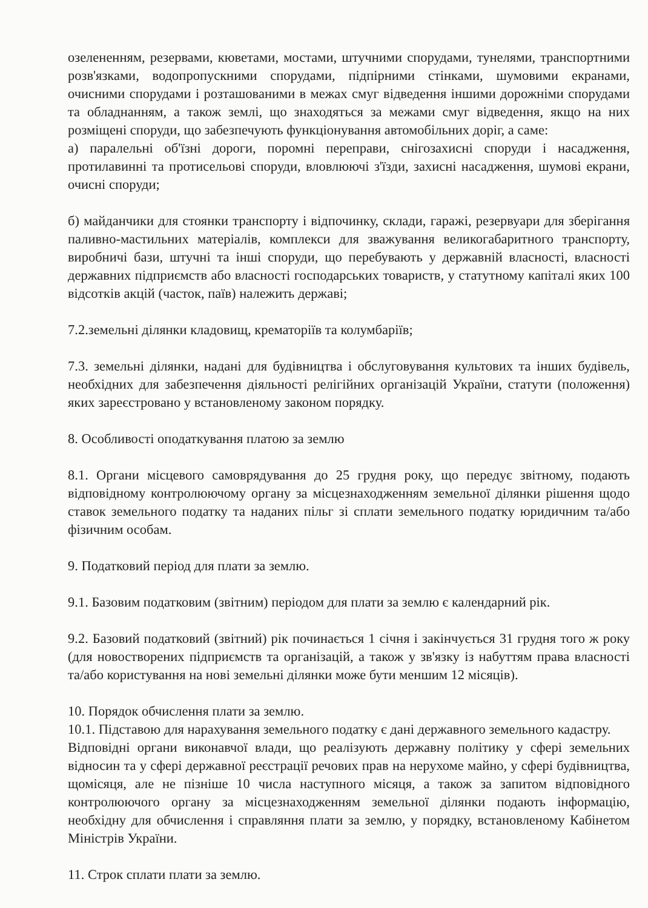озелененням, резервами, кюветами, мостами, штучними спорудами, тунелями, транспортними розв'язками, водопропускними спорудами, підпірними стінками, шумовими екранами, очисними спорудами і розташованими в межах смуг відведення іншими дорожніми спорудами та обладнанням, а також землі, що знаходяться за межами смуг відведення, якщо на них розміщені споруди, що забезпечують функціонування автомобільних доріг, а саме:
а) паралельні об'їзні дороги, поромні переправи, снігозахисні споруди і насадження, протилавинні та протисельові споруди, вловлюючі з'їзди, захисні насадження, шумові екрани, очисні споруди;
б) майданчики для стоянки транспорту і відпочинку, склади, гаражі, резервуари для зберігання паливно-мастильних матеріалів, комплекси для зважування великогабаритного транспорту, виробничі бази, штучні та інші споруди, що перебувають у державній власності, власності державних підприємств або власності господарських товариств, у статутному капіталі яких 100 відсотків акцій (часток, паїв) належить державі;
7.2.земельні ділянки кладовищ, крематоріїв та колумбаріїв;
7.3. земельні ділянки, надані для будівництва і обслуговування культових та інших будівель, необхідних для забезпечення діяльності релігійних організацій України, статути (положення) яких зареєстровано у встановленому законом порядку.
8. Особливості оподаткування платою за землю
8.1. Органи місцевого самоврядування до 25 грудня року, що передує звітному, подають відповідному контролюючому органу за місцезнаходженням земельної ділянки рішення щодо ставок земельного податку та наданих пільг зі сплати земельного податку юридичним та/або фізичним особам.
9. Податковий період для плати за землю.
9.1. Базовим податковим (звітним) періодом для плати за землю є календарний рік.
9.2. Базовий податковий (звітний) рік починається 1 січня і закінчується 31 грудня того ж року (для новостворених підприємств та організацій, а також у зв'язку із набуттям права власності та/або користування на нові земельні ділянки може бути меншим 12 місяців).
10. Порядок обчислення плати за землю.
10.1. Підставою для нарахування земельного податку є дані державного земельного кадастру.
Відповідні органи виконавчої влади, що реалізують державну політику у сфері земельних відносин та у сфері державної реєстрації речових прав на нерухоме майно, у сфері будівництва, щомісяця, але не пізніше 10 числа наступного місяця, а також за запитом відповідного контролюючого органу за місцезнаходженням земельної ділянки подають інформацію, необхідну для обчислення і справляння плати за землю, у порядку, встановленому Кабінетом Міністрів України.
11. Строк сплати плати за землю.